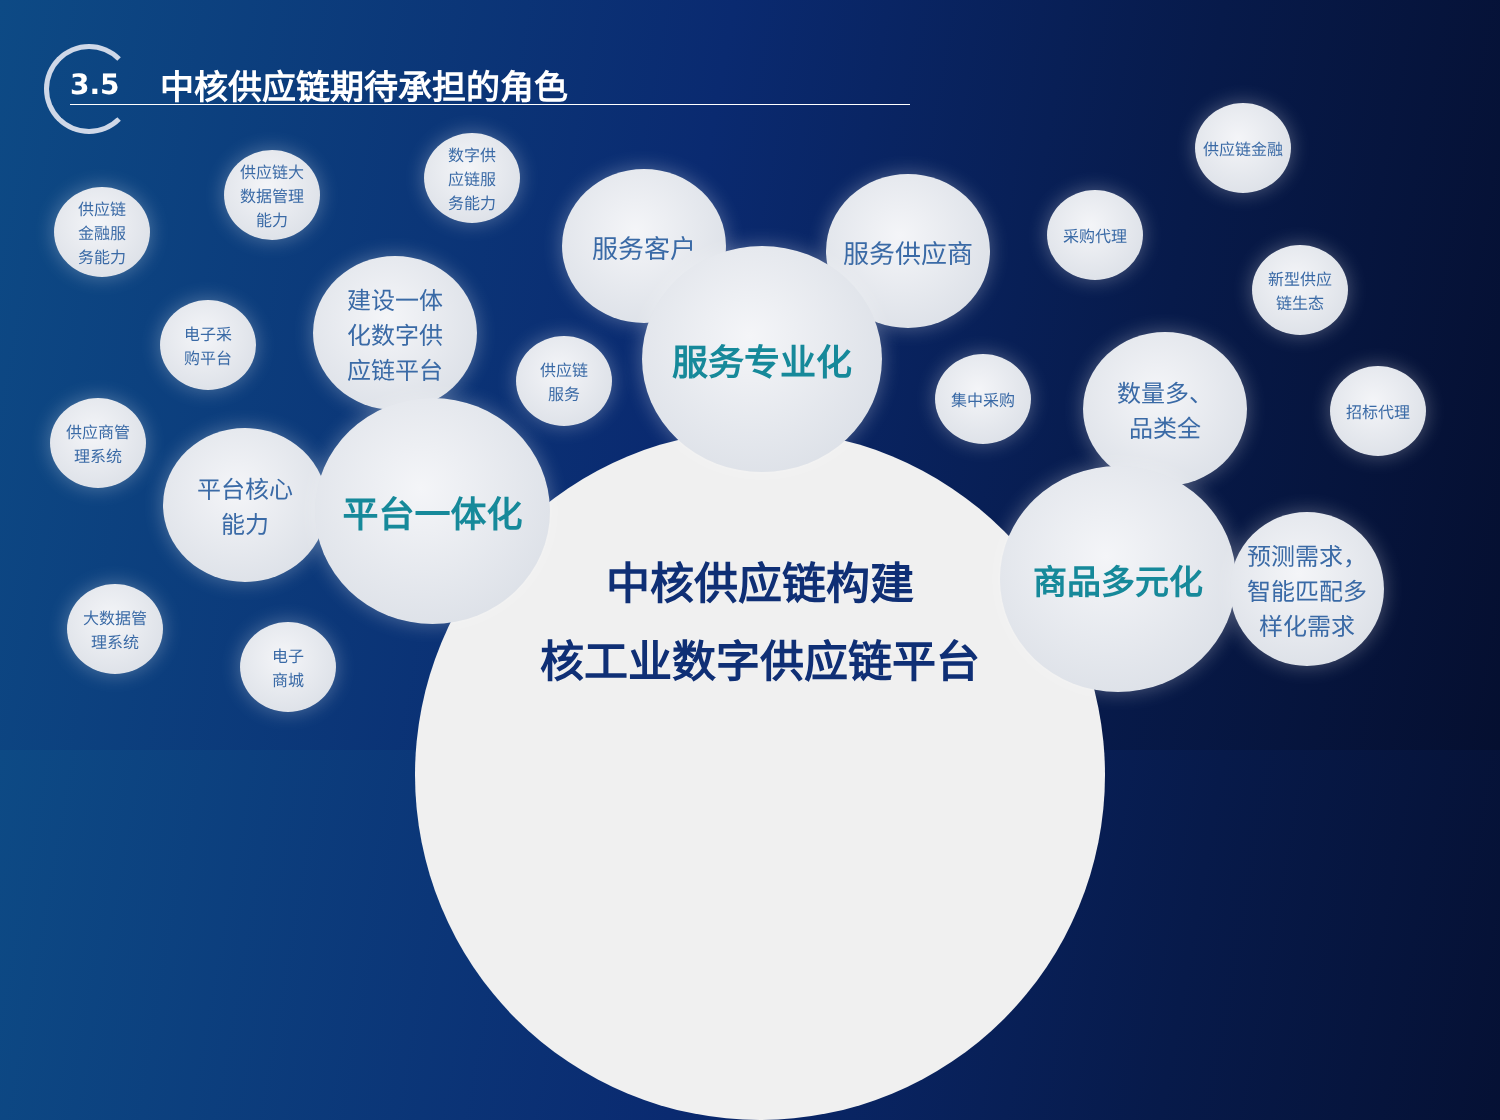3.5 中核供应链期待承担的角色
中核供应链构建
核工业数字供应链平台
供应链
金融服
务能力
供应链大
数据管理
能力
数字供
应链服
务能力
电子采
购平台
建设一体
化数字供
应链平台
供应链
服务
服务客户 服务供应商
服务专业化
供应商管
理系统
平台核心
能力
平台一体化
大数据管
理系统
电子
商城
供应链金融
采购代理
新型供应
链生态
集中采购
数量多、
品类全
招标代理
商品多元化
预测需求，
智能匹配多
样化需求